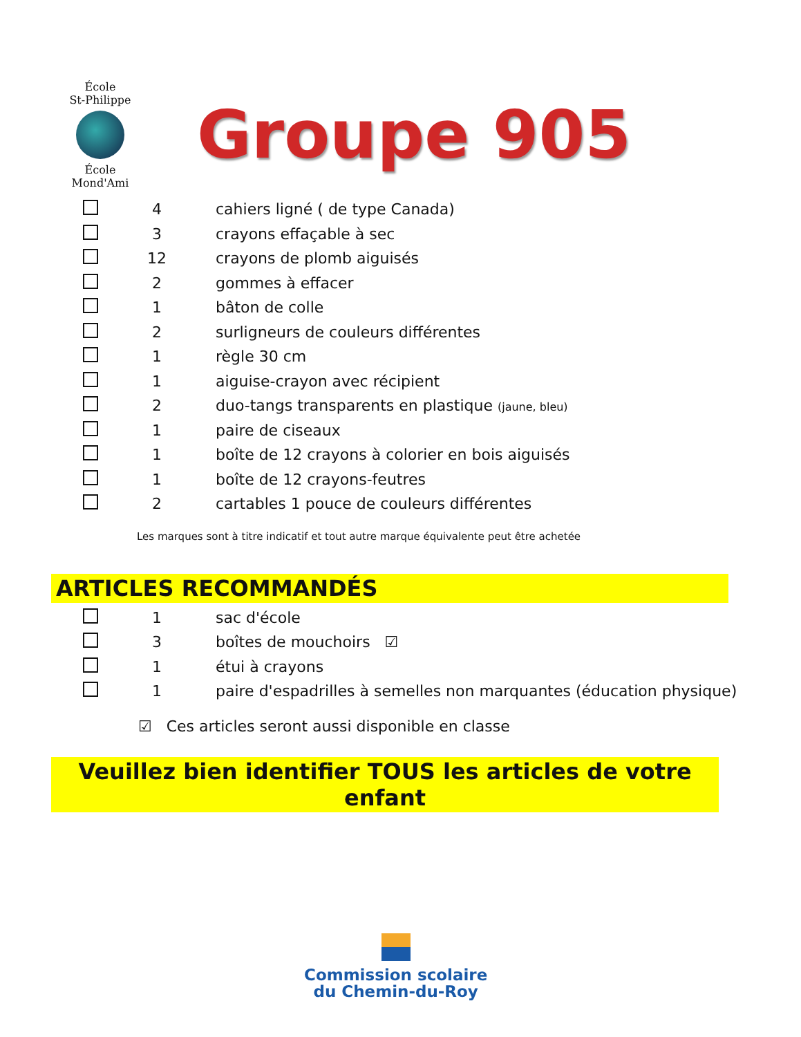École
St-Philippe
École
Mond'Ami
Groupe 905
| | 4 | cahiers ligné ( de type Canada) |
| | 3 | crayons effaçable à sec |
| | 12 | crayons de plomb aiguisés |
| | 2 | gommes à effacer |
| | 1 | bâton de colle |
| | 2 | surligneurs de couleurs différentes |
| | 1 | règle 30 cm |
| | 1 | aiguise-crayon avec récipient |
| | 2 | duo-tangs transparents en plastique (jaune, bleu) |
| | 1 | paire de ciseaux |
| | 1 | boîte de 12 crayons à colorier en bois aiguisés |
| | 1 | boîte de 12 crayons-feutres |
| | 2 | cartables 1 pouce de couleurs différentes |
Les marques sont à titre indicatif et tout autre marque équivalente peut être achetée
ARTICLES RECOMMANDÉS
| | 1 | sac d'école |
| | 3 | boîtes de mouchoirs ☑ |
| | 1 | étui à crayons |
| | 1 | paire d'espadrilles à semelles non marquantes (éducation physique) |
☑ Ces articles seront aussi disponible en classe
Veuillez bien identifier TOUS les articles de votre enfant
Commission scolaire
du Chemin-du-Roy